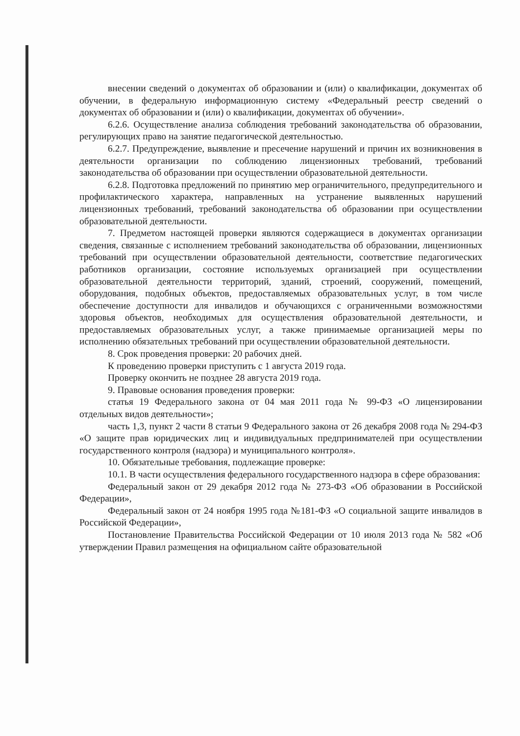внесении сведений о документах об образовании и (или) о квалификации, документах об обучении, в федеральную информационную систему «Федеральный реестр сведений о документах об образовании и (или) о квалификации, документах об обучении».
6.2.6. Осуществление анализа соблюдения требований законодательства об образовании, регулирующих право на занятие педагогической деятельностью.
6.2.7. Предупреждение, выявление и пресечение нарушений и причин их возникновения в деятельности организации по соблюдению лицензионных требований, требований законодательства об образовании при осуществлении образовательной деятельности.
6.2.8. Подготовка предложений по принятию мер ограничительного, предупредительного и профилактического характера, направленных на устранение выявленных нарушений лицензионных требований, требований законодательства об образовании при осуществлении образовательной деятельности.
7. Предметом настоящей проверки являются содержащиеся в документах организации сведения, связанные с исполнением требований законодательства об образовании, лицензионных требований при осуществлении образовательной деятельности, соответствие педагогических работников организации, состояние используемых организацией при осуществлении образовательной деятельности территорий, зданий, строений, сооружений, помещений, оборудования, подобных объектов, предоставляемых образовательных услуг, в том числе обеспечение доступности для инвалидов и обучающихся с ограниченными возможностями здоровья объектов, необходимых для осуществления образовательной деятельности, и предоставляемых образовательных услуг, а также принимаемые организацией меры по исполнению обязательных требований при осуществлении образовательной деятельности.
8. Срок проведения проверки: 20 рабочих дней.
К проведению проверки приступить с 1 августа 2019 года.
Проверку окончить не позднее 28 августа 2019 года.
9. Правовые основания проведения проверки:
статья 19 Федерального закона от 04 мая 2011 года № 99-ФЗ «О лицензировании отдельных видов деятельности»;
часть 1,3, пункт 2 части 8 статьи 9 Федерального закона от 26 декабря 2008 года № 294-ФЗ «О защите прав юридических лиц и индивидуальных предпринимателей при осуществлении государственного контроля (надзора) и муниципального контроля».
10. Обязательные требования, подлежащие проверке:
10.1. В части осуществления федерального государственного надзора в сфере образования:
Федеральный закон от 29 декабря 2012 года № 273-ФЗ «Об образовании в Российской Федерации»,
Федеральный закон от 24 ноября 1995 года №181-ФЗ «О социальной защите инвалидов в Российской Федерации»,
Постановление Правительства Российской Федерации от 10 июля 2013 года № 582 «Об утверждении Правил размещения на официальном сайте образовательной